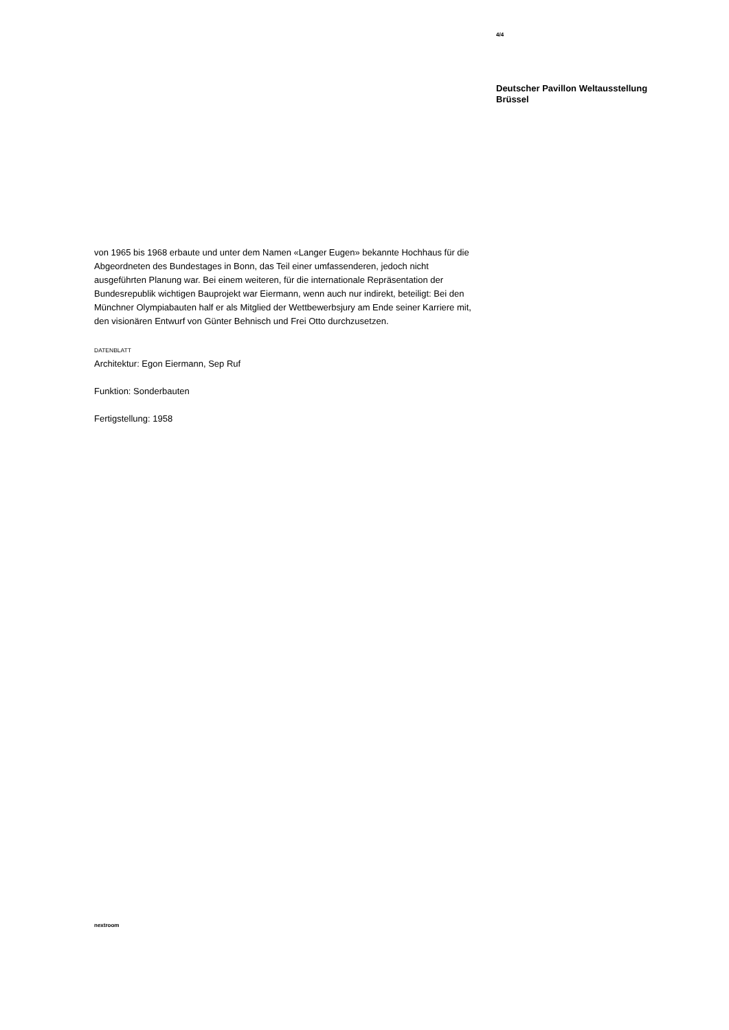4/4
Deutscher Pavillon Weltausstellung
Brüssel
von 1965 bis 1968 erbaute und unter dem Namen «Langer Eugen» bekannte Hochhaus für die Abgeordneten des Bundestages in Bonn, das Teil einer umfassenderen, jedoch nicht ausgeführten Planung war. Bei einem weiteren, für die internationale Repräsentation der Bundesrepublik wichtigen Bauprojekt war Eiermann, wenn auch nur indirekt, beteiligt: Bei den Münchner Olympiabauten half er als Mitglied der Wettbewerbsjury am Ende seiner Karriere mit, den visionären Entwurf von Günter Behnisch und Frei Otto durchzusetzen.
DATENBLATT
Architektur: Egon Eiermann, Sep Ruf
Funktion: Sonderbauten
Fertigstellung: 1958
nextroom